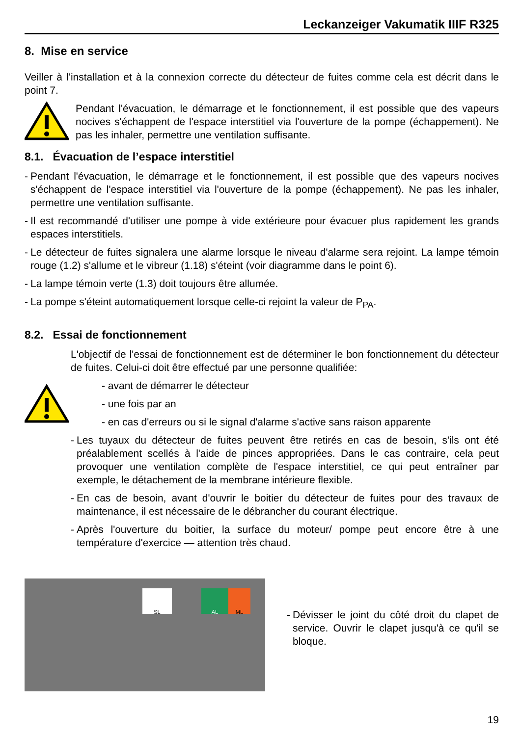Leckanzeiger Vakumatik IIIF R325
8. Mise en service
Veiller à l'installation et à la connexion correcte du détecteur de fuites comme cela est décrit dans le point 7.
Pendant l'évacuation, le démarrage et le fonctionnement, il est possible que des vapeurs nocives s'échappent de l'espace interstitiel via l'ouverture de la pompe (échappement). Ne pas les inhaler, permettre une ventilation suffisante.
8.1. Évacuation de l’espace interstitiel
- Pendant l'évacuation, le démarrage et le fonctionnement, il est possible que des vapeurs nocives s'échappent de l'espace interstitiel via l'ouverture de la pompe (échappement). Ne pas les inhaler, permettre une ventilation suffisante.
- Il est recommandé d'utiliser une pompe à vide extérieure pour évacuer plus rapidement les grands espaces interstitiels.
- Le détecteur de fuites signalera une alarme lorsque le niveau d'alarme sera rejoint. La lampe témoin rouge (1.2) s'allume et le vibreur (1.18) s'éteint (voir diagramme dans le point 6).
- La lampe témoin verte (1.3) doit toujours être allumée.
- La pompe s'éteint automatiquement lorsque celle-ci rejoint la valeur de P<sub>PA</sub>.
8.2. Essai de fonctionnement
L'objectif de l'essai de fonctionnement est de déterminer le bon fonctionnement du détecteur de fuites. Celui-ci doit être effectué par une personne qualifiée:
- avant de démarrer le détecteur
- une fois par an
- en cas d'erreurs ou si le signal d'alarme s'active sans raison apparente
- Les tuyaux du détecteur de fuites peuvent être retirés en cas de besoin, s'ils ont été préalablement scellés à l'aide de pinces appropriées. Dans le cas contraire, cela peut provoquer une ventilation complète de l'espace interstitiel, ce qui peut entraîner par exemple, le détachement de la membrane intérieure flexible.
- En cas de besoin, avant d'ouvrir le boitier du détecteur de fuites pour des travaux de maintenance, il est nécessaire de le débrancher du courant électrique.
- Après l'ouverture du boitier, la surface du moteur/ pompe peut encore être à une température d'exercice — attention très chaud.
SL AL ML
- Dévisser le joint du côté droit du clapet de service. Ouvrir le clapet jusqu'à ce qu'il se bloque.
19